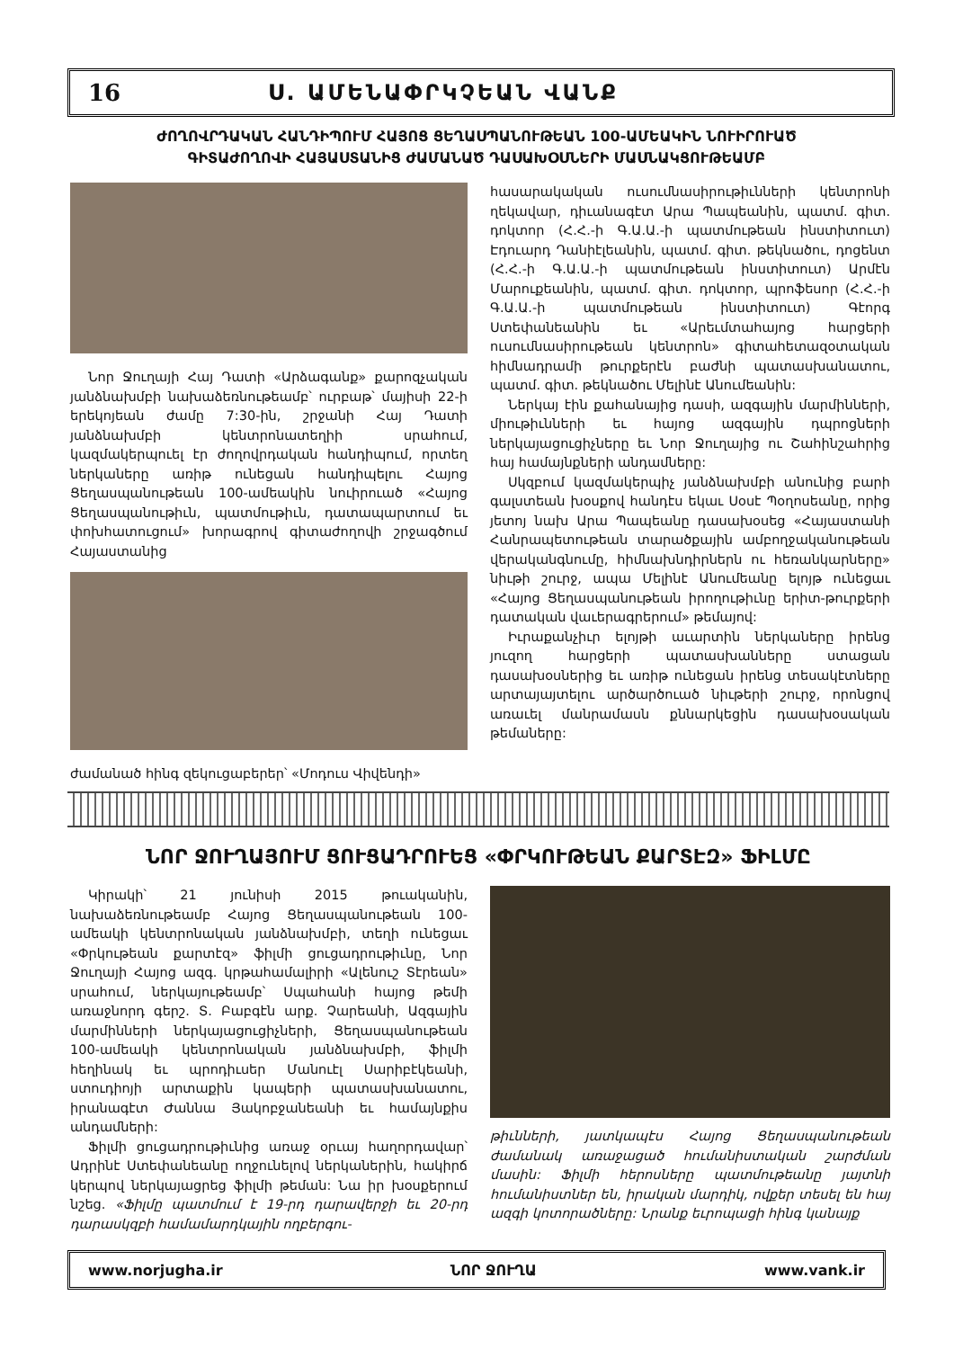16 Ս. ԱՄԵՆԱՓՐԿՉԵԱՆ ՎԱՆՔ
ԺՈՂՈՎՐԴԱԿԱՆ ՀԱՆԴԻՊՈՒՄ ՀԱՅՈՑ ՑԵՂԱՍՊԱՆՈՒԹԵԱՆ 100-ԱՄԵԱԿԻՆ ՆՈՒԻՐՈՒԱԾ
ԳԻՏԱԺՈՂՈՎԻ ՀԱՅԱՍՏԱՆԻՑ ԺԱՄԱՆԱԾ ԴԱՍԱԽՕՍՆԵՐԻ ՄԱՍՆԱԿՑՈՒԹԵԱՄԲ
Նոր Ջուղայի Հայ Դատի «Արձագանք» քարոզչական յանձնախմբի նախաձեռնութեամբ՝ ուրբաթ՝ մայիսի 22-ի երեկոյեան ժամը 7:30-ին, շրջանի Հայ Դատի յանձնախմբի կենտրոնատեղիի սրահում, կազմակերպուել էր ժողովրդական հանդիպում, որտեղ ներկաները առիթ ունեցան հանդիպելու Հայոց Ցեղասպանութեան 100-ամեակին նուիրուած «Հայոց Ցեղասպանութիւն, պատմութիւն, դատապարտում եւ փոխհատուցում» խորագրով գիտաժողովի շրջագծում Հայաստանից
ժամանած հինգ զեկուցաբերեր՝ «Մոդուս Վիվենդի»
հասարակական ուսումնասիրութիւնների կենտրոնի ղեկավար, դիւանագէտ Արա Պապեանին, պատմ. գիտ. դոկտոր (Հ.Հ.-ի Գ.Ա.Ա.-ի պատմութեան ինստիտուտ) Էդուարդ Դանիէլեանին, պատմ. գիտ. թեկնածու, դոցենտ (Հ.Հ.-ի Գ.Ա.Ա.-ի պատմութեան ինստիտուտ) Արմէն Մարուքեանին, պատմ. գիտ. դոկտոր, պրոֆեսոր (Հ.Հ.-ի Գ.Ա.Ա.-ի պատմութեան ինստիտուտ) Գէորգ Ստեփանեանին եւ «Արեւմտահայոց հարցերի ուսումնասիրութեան կենտրոն» գիտահետազօտական հիմնադրամի թուրքերէն բաժնի պատասխանատու, պատմ. գիտ. թեկնածու Մելինէ Անումեանին:
Ներկայ էին քահանայից դասի, ազգային մարմինների, միութիւնների եւ հայոց ազգային դպրոցների ներկայացուցիչները եւ Նոր Ջուղայից ու Շահինշահրից հայ համայնքների անդամները:
Սկզբում կազմակերպիչ յանձնախմբի անունից բարի գալստեան խօսքով հանդէս եկաւ Սօսէ Պօղոսեանը, որից յետոյ նախ Արա Պապեանը դասախօսեց «Հայաստանի Հանրապետութեան տարածքային ամբողջականութեան վերականգնումը, հիմնախնդիրներն ու հեռանկարները» նիւթի շուրջ, ապա Մելինէ Անումեանը ելոյթ ունեցաւ «Հայոց Ցեղասպանութեան իրողութիւնը երիտ-թուրքերի դատական վաւերագրերում» թեմայով:
Իւրաքանչիւր ելոյթի աւարտին ներկաները իրենց յուզող հարցերի պատասխանները ստացան դասախօսներից եւ առիթ ունեցան իրենց տեսակէտները արտայայտելու արծարծուած նիւթերի շուրջ, որոնցով առաւել մանրամասն քննարկեցին դասախօսական թեմաները:
ՆՈՐ ՋՈՒՂԱՅՈՒՄ ՑՈՒՑԱԴՐՈՒԵՑ «ՓՐԿՈՒԹԵԱՆ ՔԱՐՏԷԶ» ՖԻԼՄԸ
Կիրակի՝ 21 յունիսի 2015 թուականին, նախաձեռնութեամբ Հայոց Ցեղասպանութեան 100-ամեակի կենտրոնական յանձնախմբի, տեղի ունեցաւ «Փրկութեան քարտէզ» ֆիլմի ցուցադրութիւնը, Նոր Ջուղայի Հայոց ազգ. կրթահամալիրի «Ալենուշ Տէրեան» սրահում, ներկայութեամբ՝ Սպահանի հայոց թեմի առաջնորդ գերշ. Տ. Բաբգէն արք. Չարեանի, Ազգային մարմինների ներկայացուցիչների, Ցեղասպանութեան 100-ամեակի կենտրոնական յանձնախմբի, ֆիլմի հեղինակ եւ պրոդիւսեր Մանուէլ Սարիբէկեանի, ստուդիոյի արտաքին կապերի պատասխանատու, իրանագէտ Ժաննա Յակոբջանեանի եւ համայնքիս անդամների:
Ֆիլմի ցուցադրութիւնից առաջ օրւայ հաղորդավար՝ Ադրինէ Ստեփանեանը ողջունելով ներկաներին, հակիրճ կերպով ներկայացրեց ֆիլմի թեման: Նա իր խօսքերում նշեց. «Ֆիլմը պատմում է 19-րդ դարավերջի եւ 20-րդ դարասկզբի համամարդկային ողբերգու-
թիւնների, յատկապէս Հայոց Ցեղասպանութեան ժամանակ առաջացած հումանիստական շարժման մասին: Ֆիլմի հերոսները պատմութեանը յայտնի հումանիստներ են, իրական մարդիկ, ովքեր տեսել են հայ ազգի կոտորածները: Նրանք եւրոպացի հինգ կանայք
www.norjugha.ir ՆՈՐ ՋՈՒՂԱ www.vank.ir